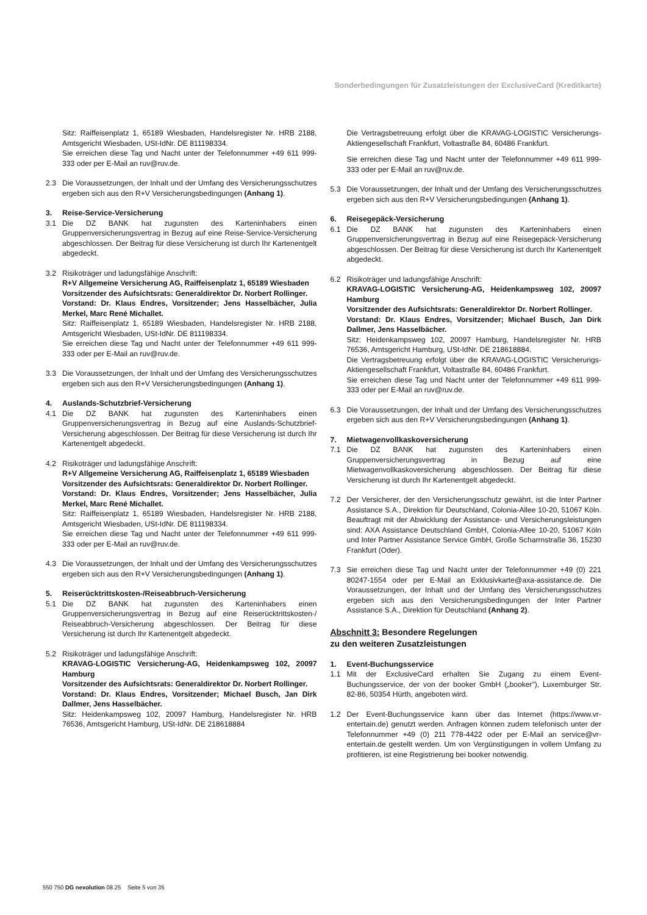Sonderbedingungen für Zusatzleistungen der ExclusiveCard (Kreditkarte)
Sitz: Raiffeisenplatz 1, 65189 Wiesbaden, Handelsregister Nr. HRB 2188, Amtsgericht Wiesbaden, USt-IdNr. DE 811198334.
Sie erreichen diese Tag und Nacht unter der Telefonnummer +49 611 999-333 oder per E-Mail an ruv@ruv.de.
2.3 Die Voraussetzungen, der Inhalt und der Umfang des Versicherungsschutzes ergeben sich aus den R+V Versicherungsbedingungen (Anhang 1).
3. Reise-Service-Versicherung
3.1 Die DZ BANK hat zugunsten des Karteninhabers einen Gruppenversicherungsvertrag in Bezug auf eine Reise-Service-Versicherung abgeschlossen. Der Beitrag für diese Versicherung ist durch Ihr Kartenentgelt abgedeckt.
3.2 Risikoträger und ladungsfähige Anschrift:
R+V Allgemeine Versicherung AG, Raiffeisenplatz 1, 65189 Wiesbaden
Vorsitzender des Aufsichtsrats: Generaldirektor Dr. Norbert Rollinger.
Vorstand: Dr. Klaus Endres, Vorsitzender; Jens Hasselbächer, Julia Merkel, Marc René Michallet.
Sitz: Raiffeisenplatz 1, 65189 Wiesbaden, Handelsregister Nr. HRB 2188, Amtsgericht Wiesbaden, USt-IdNr. DE 811198334.
Sie erreichen diese Tag und Nacht unter der Telefonnummer +49 611 999-333 oder per E-Mail an ruv@ruv.de.
3.3 Die Voraussetzungen, der Inhalt und der Umfang des Versicherungsschutzes ergeben sich aus den R+V Versicherungsbedingungen (Anhang 1).
4. Auslands-Schutzbrief-Versicherung
4.1 Die DZ BANK hat zugunsten des Karteninhabers einen Gruppenversicherungsvertrag in Bezug auf eine Auslands-Schutzbrief-Versicherung abgeschlossen. Der Beitrag für diese Versicherung ist durch Ihr Kartenentgelt abgedeckt.
4.2 Risikoträger und ladungsfähige Anschrift:
R+V Allgemeine Versicherung AG, Raiffeisenplatz 1, 65189 Wiesbaden
Vorsitzender des Aufsichtsrats: Generaldirektor Dr. Norbert Rollinger.
Vorstand: Dr. Klaus Endres, Vorsitzender; Jens Hasselbächer, Julia Merkel, Marc René Michallet.
Sitz: Raiffeisenplatz 1, 65189 Wiesbaden, Handelsregister Nr. HRB 2188, Amtsgericht Wiesbaden, USt-IdNr. DE 811198334.
Sie erreichen diese Tag und Nacht unter der Telefonnummer +49 611 999-333 oder per E-Mail an ruv@ruv.de.
4.3 Die Voraussetzungen, der Inhalt und der Umfang des Versicherungsschutzes ergeben sich aus den R+V Versicherungsbedingungen (Anhang 1).
5. Reiserücktrittskosten-/Reiseabbruch-Versicherung
5.1 Die DZ BANK hat zugunsten des Karteninhabers einen Gruppenversicherungsvertrag in Bezug auf eine Reiserücktrittskosten-/ Reiseabbruch-Versicherung abgeschlossen. Der Beitrag für diese Versicherung ist durch Ihr Kartenentgelt abgedeckt.
5.2 Risikoträger und ladungsfähige Anschrift:
KRAVAG-LOGISTIC Versicherung-AG, Heidenkampsweg 102, 20097 Hamburg
Vorsitzender des Aufsichtsrats: Generaldirektor Dr. Norbert Rollinger.
Vorstand: Dr. Klaus Endres, Vorsitzender; Michael Busch, Jan Dirk Dallmer, Jens Hasselbächer.
Sitz: Heidenkampsweg 102, 20097 Hamburg, Handelsregister Nr. HRB 76536, Amtsgericht Hamburg, USt-IdNr. DE 218618884
Die Vertragsbetreuung erfolgt über die KRAVAG-LOGISTIC Versicherungs-Aktiengesellschaft Frankfurt, Voltastraße 84, 60486 Frankfurt.
Sie erreichen diese Tag und Nacht unter der Telefonnummer +49 611 999-333 oder per E-Mail an ruv@ruv.de.
5.3 Die Voraussetzungen, der Inhalt und der Umfang des Versicherungsschutzes ergeben sich aus den R+V Versicherungsbedingungen (Anhang 1).
6. Reisegepäck-Versicherung
6.1 Die DZ BANK hat zugunsten des Karteninhabers einen Gruppenversicherungsvertrag in Bezug auf eine Reisegepäck-Versicherung abgeschlossen. Der Beitrag für diese Versicherung ist durch Ihr Kartenentgelt abgedeckt.
6.2 Risikoträger und ladungsfähige Anschrift:
KRAVAG-LOGISTIC Versicherung-AG, Heidenkampsweg 102, 20097 Hamburg
Vorsitzender des Aufsichtsrats: Generaldirektor Dr. Norbert Rollinger.
Vorstand: Dr. Klaus Endres, Vorsitzender; Michael Busch, Jan Dirk Dallmer, Jens Hasselbächer.
Sitz: Heidenkampsweg 102, 20097 Hamburg, Handelsregister Nr. HRB 76536, Amtsgericht Hamburg, USt-IdNr. DE 218618884.
Die Vertragsbetreuung erfolgt über die KRAVAG-LOGISTIC Versicherungs-Aktiengesellschaft Frankfurt, Voltastraße 84, 60486 Frankfurt.
Sie erreichen diese Tag und Nacht unter der Telefonnummer +49 611 999-333 oder per E-Mail an ruv@ruv.de.
6.3 Die Voraussetzungen, der Inhalt und der Umfang des Versicherungsschutzes ergeben sich aus den R+V Versicherungsbedingungen (Anhang 1).
7. Mietwagenvollkaskoversicherung
7.1 Die DZ BANK hat zugunsten des Karteninhabers einen Gruppenversicherungsvertrag in Bezug auf eine Mietwagenvollkaskoversicherung abgeschlossen. Der Beitrag für diese Versicherung ist durch Ihr Kartenentgelt abgedeckt.
7.2 Der Versicherer, der den Versicherungsschutz gewährt, ist die Inter Partner Assistance S.A., Direktion für Deutschland, Colonia-Allee 10-20, 51067 Köln. Beauftragt mit der Abwicklung der Assistance- und Versicherungsleistungen sind: AXA Assistance Deutschland GmbH, Colonia-Allee 10-20, 51067 Köln und Inter Partner Assistance Service GmbH, Große Scharrnstraße 36, 15230 Frankfurt (Oder).
7.3 Sie erreichen diese Tag und Nacht unter der Telefonnummer +49 (0) 221 80247-1554 oder per E-Mail an Exklusivkarte@axa-assistance.de. Die Voraussetzungen, der Inhalt und der Umfang des Versicherungsschutzes ergeben sich aus den Versicherungsbedingungen der Inter Partner Assistance S.A., Direktion für Deutschland (Anhang 2).
Abschnitt 3: Besondere Regelungen
zu den weiteren Zusatzleistungen
1. Event-Buchungsservice
1.1 Mit der ExclusiveCard erhalten Sie Zugang zu einem Event-Buchungsservice, der von der booker GmbH („booker“), Luxemburger Str. 82-86, 50354 Hürth, angeboten wird.
1.2 Der Event-Buchungsservice kann über das Internet (https://www.vr-entertain.de) genutzt werden. Anfragen können zudem telefonisch unter der Telefonnummer +49 (0) 211 778-4422 oder per E-Mail an service@vr-entertain.de gestellt werden. Um von Vergünstigungen in vollem Umfang zu profitieren, ist eine Registrierung bei booker notwendig.
550 750 DG nexolution 08.25 Seite 5 von 35